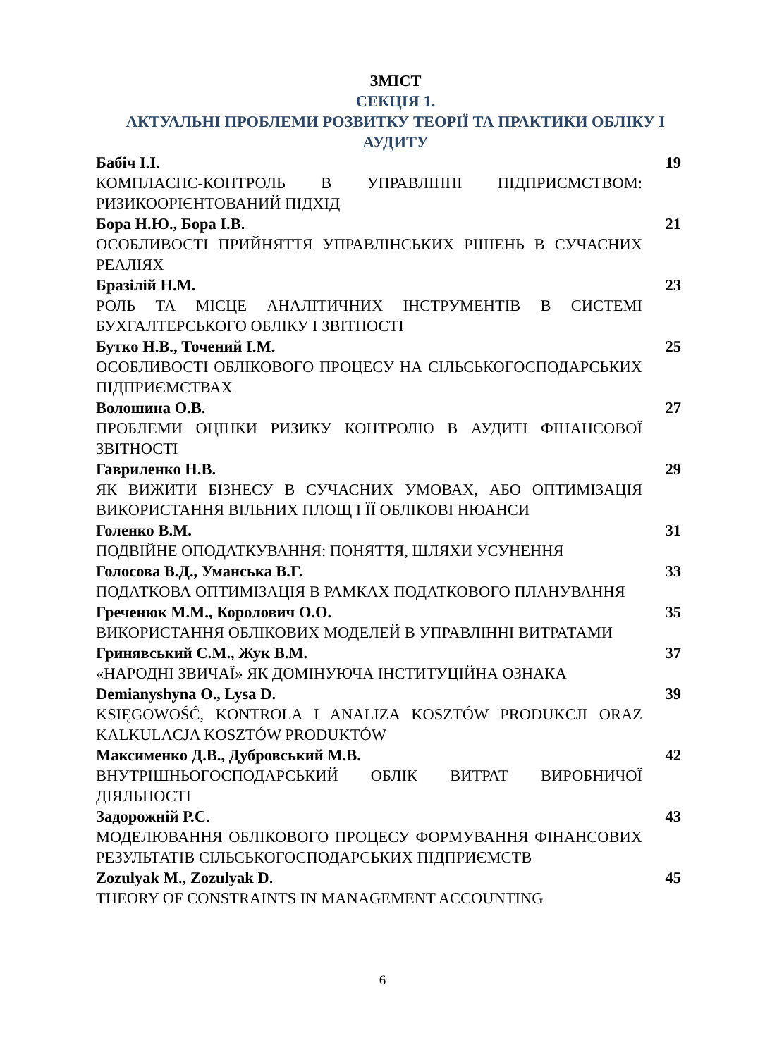ЗМІСТ
СЕКЦІЯ 1.
АКТУАЛЬНІ ПРОБЛЕМИ РОЗВИТКУ ТЕОРІЇ ТА ПРАКТИКИ ОБЛІКУ І АУДИТУ
Бабіч І.І. 19
КОМПЛАЄНС-КОНТРОЛЬ В УПРАВЛІННІ ПІДПРИЄМСТВОМ: РИЗИКООРІЄНТОВАНИЙ ПІДХІД
Бора Н.Ю., Бора І.В. 21
ОСОБЛИВОСТІ ПРИЙНЯТТЯ УПРАВЛІНСЬКИХ РІШЕНЬ В СУЧАСНИХ РЕАЛІЯХ
Бразілій Н.М. 23
РОЛЬ ТА МІСЦЕ АНАЛІТИЧНИХ ІНСТРУМЕНТІВ В СИСТЕМІ БУХГАЛТЕРСЬКОГО ОБЛІКУ І ЗВІТНОСТІ
Бутко Н.В., Точений І.М. 25
ОСОБЛИВОСТІ ОБЛІКОВОГО ПРОЦЕСУ НА СІЛЬСЬКОГОСПОДАРСЬКИХ ПІДПРИЄМСТВАХ
Волошина О.В. 27
ПРОБЛЕМИ ОЦІНКИ РИЗИКУ КОНТРОЛЮ В АУДИТІ ФІНАНСОВОЇ ЗВІТНОСТІ
Гавриленко Н.В. 29
ЯК ВИЖИТИ БІЗНЕСУ В СУЧАСНИХ УМОВАХ, АБО ОПТИМІЗАЦІЯ ВИКОРИСТАННЯ ВІЛЬНИХ ПЛОЩ І ЇЇ ОБЛІКОВІ НЮАНСИ
Голенко В.М. 31
ПОДВІЙНЕ ОПОДАТКУВАННЯ: ПОНЯТТЯ, ШЛЯХИ УСУНЕННЯ
Голосова В.Д., Уманська В.Г. 33
ПОДАТКОВА ОПТИМІЗАЦІЯ В РАМКАХ ПОДАТКОВОГО ПЛАНУВАННЯ
Греченюк М.М., Королович О.О. 35
ВИКОРИСТАННЯ ОБЛІКОВИХ МОДЕЛЕЙ В УПРАВЛІННІ ВИТРАТАМИ
Гринявський С.М., Жук В.М. 37
«НАРОДНІ ЗВИЧАЇ» ЯК ДОМІНУЮЧА ІНСТИТУЦІЙНА ОЗНАКА
Demianyshyna O., Lysa D. 39
KSIĘGOWOŚĆ, KONTROLA I ANALIZA KOSZTÓW PRODUKCJI ORAZ KALKULACJA KOSZTÓW PRODUKTÓW
Максименко Д.В., Дубровський М.В. 42
ВНУТРІШНЬОГОСПОДАРСЬКИЙ ОБЛІК ВИТРАТ ВИРОБНИЧОЇ ДІЯЛЬНОСТІ
Задорожній Р.С. 43
МОДЕЛЮВАННЯ ОБЛІКОВОГО ПРОЦЕСУ ФОРМУВАННЯ ФІНАНСОВИХ РЕЗУЛЬТАТІВ СІЛЬСЬКОГОСПОДАРСЬКИХ ПІДПРИЄМСТВ
Zozulyak M., Zozulyak D. 45
THEORY OF CONSTRAINTS IN MANAGEMENT ACCOUNTING
6